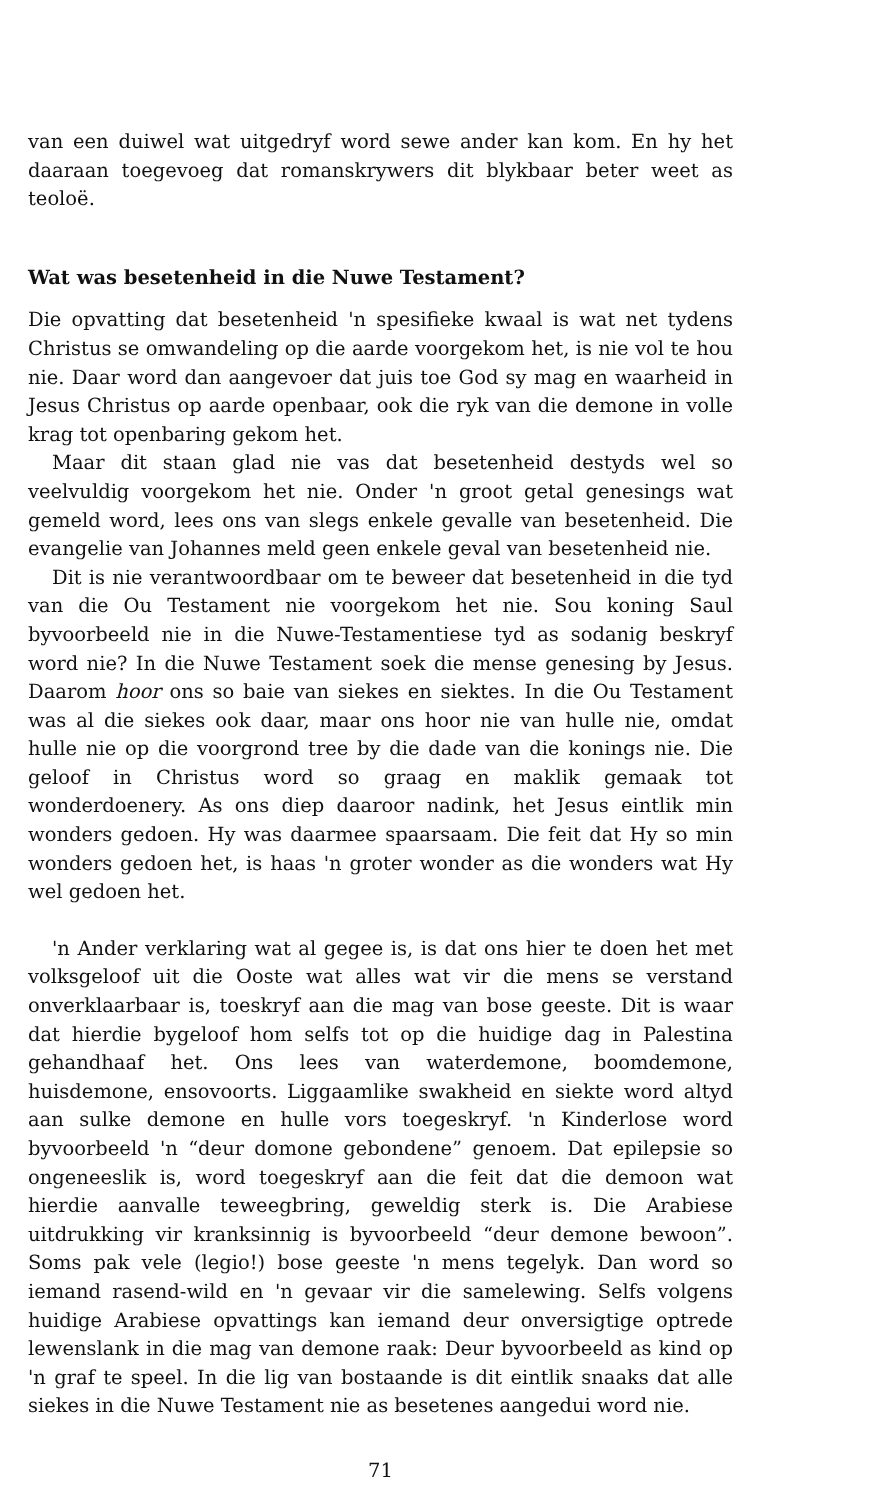van een duiwel wat uitgedryf word sewe ander kan kom. En hy het daaraan toegevoeg dat romanskrywers dit blykbaar beter weet as teoloë.
Wat was besetenheid in die Nuwe Testament?
Die opvatting dat besetenheid 'n spesifieke kwaal is wat net tydens Christus se omwandeling op die aarde voorgekom het, is nie vol te hou nie. Daar word dan aangevoer dat juis toe God sy mag en waarheid in Jesus Christus op aarde openbaar, ook die ryk van die demone in volle krag tot openbaring gekom het.
Maar dit staan glad nie vas dat besetenheid destyds wel so veelvuldig voorgekom het nie. Onder 'n groot getal genesings wat gemeld word, lees ons van slegs enkele gevalle van besetenheid. Die evangelie van Johannes meld geen enkele geval van besetenheid nie.
Dit is nie verantwoordbaar om te beweer dat besetenheid in die tyd van die Ou Testament nie voorgekom het nie. Sou koning Saul byvoorbeeld nie in die Nuwe-Testamentiese tyd as sodanig beskryf word nie? In die Nuwe Testament soek die mense genesing by Jesus. Daarom hoor ons so baie van siekes en siektes. In die Ou Testament was al die siekes ook daar, maar ons hoor nie van hulle nie, omdat hulle nie op die voorgrond tree by die dade van die konings nie. Die geloof in Christus word so graag en maklik gemaak tot wonderdoenery. As ons diep daaroor nadink, het Jesus eintlik min wonders gedoen. Hy was daarmee spaarsaam. Die feit dat Hy so min wonders gedoen het, is haas 'n groter wonder as die wonders wat Hy wel gedoen het.
'n Ander verklaring wat al gegee is, is dat ons hier te doen het met volksgeloof uit die Ooste wat alles wat vir die mens se verstand onverklaarbaar is, toeskryf aan die mag van bose geeste. Dit is waar dat hierdie bygeloof hom selfs tot op die huidige dag in Palestina gehandhaaf het. Ons lees van waterdemone, boomdemone, huisdemone, ensovoorts. Liggaamlike swakheid en siekte word altyd aan sulke demone en hulle vors toegeskryf. 'n Kinderlose word byvoorbeeld 'n “deur domone gebondene” genoem. Dat epilepsie so ongeneeslik is, word toegeskryf aan die feit dat die demoon wat hierdie aanvalle teweegbring, geweldig sterk is. Die Arabiese uitdrukking vir kranksinnig is byvoorbeeld “deur demone bewoon”. Soms pak vele (legio!) bose geeste 'n mens tegelyk. Dan word so iemand rasend-wild en 'n gevaar vir die samelewing. Selfs volgens huidige Arabiese opvattings kan iemand deur onversigtige optrede lewenslank in die mag van demone raak: Deur byvoorbeeld as kind op 'n graf te speel. In die lig van bostaande is dit eintlik snaaks dat alle siekes in die Nuwe Testament nie as besetenes aangedui word nie.
71